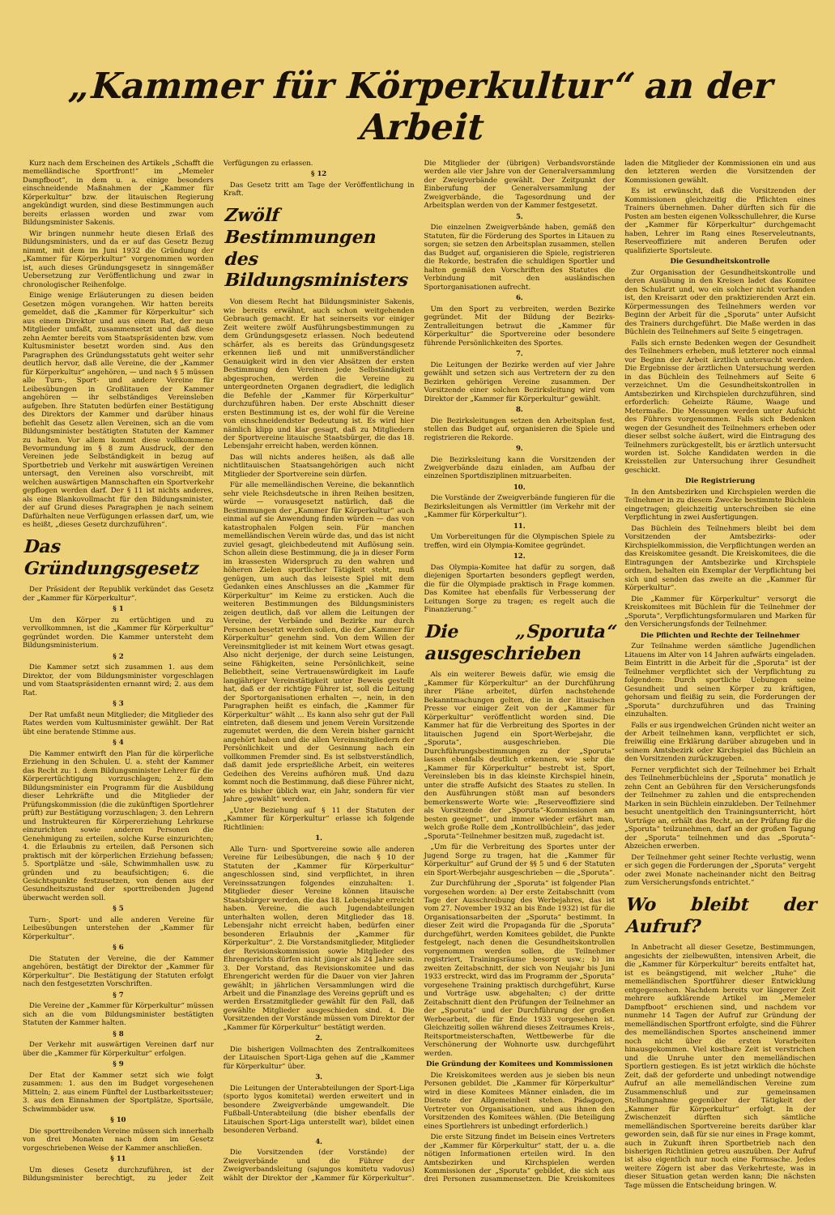„Kammer für Körperkultur“ an der Arbeit
Kurz nach dem Erscheinen des Artikels „Schafft die memelländische Sportfront!“ im „Memeler Dampfboot“, in dem u. a. einige besonders einschneidende Maßnahmen der „Kammer für Körperkultur“ bzw. der litauischen Regierung angekündigt wurden, sind diese Bestimmungen auch bereits erlassen worden und zwar vom Bildungsminister Sakenis.
Wir bringen nunmehr heute diesen Erlaß des Bildungsministers, und da er auf das Gesetz Bezug nimmt, mit dem im Juni 1932 die Gründung der „Kammer für Körperkultur“ vorgenommen worden ist, auch dieses Gründungsgesetz in sinngemäßer Uebersetzung zur Veröffentlichung und zwar in chronologischer Reihenfolge.
Einige wenige Erläuterungen zu diesen beiden Gesetzen mögen vorangehen. Wir hatten bereits gemeldet, daß die „Kammer für Körperkultur“ sich aus einem Direktor und aus einem Rat, der neun Mitglieder umfaßt, zusammensetzt und daß diese zehn Aemter bereits vom Staatspräsidenten bzw. vom Kultusminister besetzt worden sind. Aus den Paragraphen des Gründungsstatuts geht weiter sehr deutlich hervor, daß alle Vereine, die der „Kammer für Körperkultur“ angehören, — und nach § 5 müssen alle Turn-, Sport- und andere Vereine für Leibesübungen in Großlitauen der Kammer angehören — ihr selbständiges Vereinsleben aufgeben. Ihre Statuten bedürfen einer Bestätigung des Direktors der Kammer und darüber hinaus befiehlt das Gesetz allen Vereinen, sich an die vom Bildungsminister bestätigten Statuten der Kammer zu halten. Vor allem kommt diese vollkommene Bevormundung im § 8 zum Ausdruck, der den Vereinen jede Selbständigkeit in bezug auf Sportbetrieb und Verkehr mit auswärtigen Vereinen untersagt, den Vereinen also vorschreibt, mit welchen auswärtigen Mannschaften ein Sportverkehr gepflogen werden darf. Der § 11 ist nichts anderes, als eine Blankovollmacht für den Bildungsminister, der auf Grund dieses Paragraphen je nach seinem Dafürhalten neue Verfügungen erlassen darf, um, wie es heißt, „dieses Gesetz durchzuführen“.
Das Gründungsgesetz
Der Präsident der Republik verkündet das Gesetz der „Kammer für Körperkultur“.
§ 1
Um den Körper zu ertüchtigen und zu vervollkommnen, ist die „Kammer für Körperkultur“ gegründet worden. Die Kammer untersteht dem Bildungsministerium.
§ 2
Die Kammer setzt sich zusammen 1. aus dem Direktor, der vom Bildungsminister vorgeschlagen und vom Staatspräsidenten ernannt wird; 2. aus dem Rat.
§ 3
Der Rat umfaßt neun Mitglieder; die Mitglieder des Rates werden vom Kultusminister gewählt. Der Rat übt eine beratende Stimme aus.
§ 4
Die Kammer entwirft den Plan für die körperliche Erziehung in den Schulen. U. a. steht der Kammer das Recht zu: 1. dem Bildungsminister Lehrer für die Körperertüchtigung vorzuschlagen; 2. dem Bildungsminister ein Programm für die Ausbildung dieser Lehrkräfte und die Mitglieder der Prüfungskommission (die die zukünftigen Sportlehrer prüft) zur Bestätigung vorzuschlagen; 3. den Lehrern und Instrukteuren für Körpererziehung Lehrkurse einzurichten sowie anderen Personen die Genehmigung zu erteilen, solche Kurse einzurichten; 4. die Erlaubnis zu erteilen, daß Personen sich praktisch mit der körperlichen Erziehung befassen; 5. Sportplätze und -säle, Schwimmhallen usw. zu gründen und zu beaufsichtigen; 6. die Gesichtspunkte festzusetzen, von denen aus der Gesundheitszustand der sporttreibenden Jugend überwacht werden soll.
§ 5
Turn-, Sport- und alle anderen Vereine für Leibesübungen unterstehen der „Kammer für Körperkultur“.
§ 6
Die Statuten der Vereine, die der Kammer angehören, bestätigt der Direktor der „Kammer für Körperkultur“. Die Bestätigung der Statuten erfolgt nach den festgesetzten Vorschriften.
§ 7
Die Vereine der „Kammer für Körperkultur“ müssen sich an die vom Bildungsminister bestätigten Statuten der Kammer halten.
§ 8
Der Verkehr mit auswärtigen Vereinen darf nur über die „Kammer für Körperkultur“ erfolgen.
§ 9
Der Etat der Kammer setzt sich wie folgt zusammen: 1. aus den im Budget vorgesehenen Mitteln; 2. aus einem Fünftel der Lustbarkeitssteuer; 3. aus den Einnahmen der Sportplätze, Sportsäle, Schwimmbäder usw.
§ 10
Die sporttreibenden Vereine müssen sich innerhalb von drei Monaten nach dem im Gesetz vorgeschriebenen Weise der Kammer anschließen.
§ 11
Um dieses Gesetz durchzuführen, ist der Bildungsminister berechtigt, zu jeder Zeit Verfügungen zu erlassen.
§ 12
Das Gesetz tritt am Tage der Veröffentlichung in Kraft.
Zwölf Bestimmungen des Bildungsministers
Von diesem Recht hat Bildungsminister Sakenis, wie bereits erwähnt, auch schon weitgehenden Gebrauch gemacht. Er hat seinerseits vor einiger Zeit weitere zwölf Ausführungsbestimmungen zu dem Gründungsgesetz erlassen. Noch bedeutend schärfer, als es bereits das Gründungsgesetz erkennen ließ und mit unmißverständlicher Genauigkeit wird in den vier Absätzen der ersten Bestimmung den Vereinen jede Selbständigkeit abgesprochen, werden die Vereine zu untergeordneten Organen degradiert, die lediglich die Befehle der „Kammer für Körperkultur“ durchzuführen haben. Der erste Abschnitt dieser ersten Bestimmung ist es, der wohl für die Vereine von einschneidendster Bedeutung ist. Es wird hier nämlich klipp und klar gesagt, daß zu Mitgliedern der Sportvereine litauische Staatsbürger, die das 18. Lebensjahr erreicht haben, werden können.
Das will nichts anderes heißen, als daß alle nichtlitauischen Staatsangehörigen auch nicht Mitglieder der Sportvereine sein dürfen.
Für alle memelländischen Vereine, die bekanntlich sehr viele Reichsdeutsche in ihren Reihen besitzen, würde — vorausgesetzt natürlich, daß die Bestimmungen der „Kammer für Körperkultur“ auch einmal auf sie Anwendung finden würden — das von katastrophalen Folgen sein. Für manchen memelländischen Verein würde das, und das ist nicht zuviel gesagt, gleichbedeutend mit Auflösung sein. Schon allein diese Bestimmung, die ja in dieser Form im krassesten Widerspruch zu den wahren und höheren Zielen sportlicher Tätigkeit steht, muß genügen, um auch das leiseste Spiel mit dem Gedanken eines Anschlusses an die „Kammer für Körperkultur“ im Keime zu ersticken. Auch die weiteren Bestimmungen des Bildungsministers zeigen deutlich, daß vor allem die Leitungen der Vereine, der Verbände und Bezirke nur durch Personen besetzt werden sollen, die der „Kammer für Körperkultur“ genehm sind. Von dem Willen der Vereinsmitglieder ist mit keinem Wort etwas gesagt. Also nicht derjenige, der durch seine Leistungen, seine Fähigkeiten, seine Persönlichkeit, seine Beliebtheit, seine Vertrauenswürdigkeit im Laufe langjähriger Vereinstätigkeit unter Beweis gestellt hat, daß er der richtige Führer ist, soll die Leitung der Sportorganisationen erhalten —, nein, in den Paragraphen heißt es einfach, die „Kammer für Körperkultur“ wählt ... Es kann also sehr gut der Fall eintreten, daß diesem und jenem Verein Vorsitzende zugemutet werden, die dem Verein bisher garnicht angehört haben und die allen Vereinsmitgliedern der Persönlichkeit und der Gesinnung nach ein vollkommen Fremder sind. Es ist selbstverständlich, daß damit jede ersprießliche Arbeit, ein weiteres Gedeihen des Vereins aufhören muß. Und dazu kommt noch die Bestimmung, daß diese Führer nicht, wie es bisher üblich war, ein Jahr, sondern für vier Jahre „gewählt“ werden.
„Unter Beziehung auf § 11 der Statuten der „Kammer für Körperkultur“ erlasse ich folgende Richtlinien:
1.
Alle Turn- und Sportvereine sowie alle anderen Vereine für Leibesübungen, die nach § 10 der Statuten der „Kammer für Körperkultur“ angeschlossen sind, sind verpflichtet, in ihren Vereinssatzungen folgendes einzuhalten: 1. Mitglieder dieser Vereine können litauische Staatsbürger werden, die das 18. Lebensjahr erreicht haben. Vereine, die auch Jugendabteilungen unterhalten wollen, deren Mitglieder das 18. Lebensjahr nicht erreicht haben, bedürfen einer besonderen Erlaubnis der „Kammer für Körperkultur“. 2. Die Vorstandsmitglieder, Mitglieder der Revisionskommission sowie Mitglieder des Ehrengerichts dürfen nicht jünger als 24 Jahre sein. 3. Der Vorstand, das Revisionskomitee und das Ehrengericht werden für die Dauer von vier Jahren gewählt; in jährlichen Versammlungen wird die Arbeit und die Finanzlage des Vereins geprüft und es werden Ersatzmitglieder gewählt für den Fall, daß gewählte Mitglieder ausgeschieden sind. 4. Die Vorsitzenden der Vorstände müssen vom Direktor der „Kammer für Körperkultur“ bestätigt werden.
2.
Die bisherigen Vollmachten des Zentralkomitees der Litauischen Sport-Liga gehen auf die „Kammer für Körperkultur“ über.
3.
Die Leitungen der Unterabteilungen der Sport-Liga (sporto lygos komitetai) werden erweitert und in besondere Zweigverbände umgewandelt. Die Fußball-Unterabteilung (die bisher ebenfalls der Litauischen Sport-Liga unterstellt war), bildet einen besonderen Verband.
4.
Die Vorsitzenden (der Vorstände) der Zweigverbände und die Führer der Zweigverbandsleitung (sajungos komitetu vadovus) wählt der Direktor der „Kammer für Körperkultur“. Die Mitglieder der (übrigen) Verbandsvorstände werden alle vier Jahre von der Generalversammlung der Zweigverbände gewählt. Der Zeitpunkt der Einberufung der Generalversammlung der Zweigverbände, die Tagesordnung und der Arbeitsplan werden von der Kammer festgesetzt.
5.
Die einzelnen Zweigverbände haben, gemäß den Statuten, für die Förderung des Sportes in Litauen zu sorgen; sie setzen den Arbeitsplan zusammen, stellen das Budget auf, organisieren die Spiele, registrieren die Rekorde, bestrafen die schuldigen Sportler und halten gemäß den Vorschriften des Statutes die Verbindung mit den ausländischen Sportorganisationen aufrecht.
6.
Um den Sport zu verbreiten, werden Bezirke gegründet. Mit der Bildung der Bezirks-Zentralleitungen betraut die „Kammer für Körperkultur“ die Sportvereine oder besondere führende Persönlichkeiten des Sportes.
7.
Die Leitungen der Bezirke werden auf vier Jahre gewählt und setzen sich aus Vertretern der zu den Bezirken gehörigen Vereine zusammen. Der Vorsitzende einer solchen Bezirksleitung wird vom Direktor der „Kammer für Körperkultur“ gewählt.
8.
Die Bezirksleitungen setzen den Arbeitsplan fest, stellen das Budget auf, organisieren die Spiele und registrieren die Rekorde.
9.
Die Bezirksleitung kann die Vorsitzenden der Zweigverbände dazu einladen, am Aufbau der einzelnen Sportdisziplinen mitzuarbeiten.
10.
Die Vorstände der Zweigverbände fungieren für die Bezirksleitungen als Vermittler (im Verkehr mit der „Kammer für Körperkultur“).
11.
Um Vorbereitungen für die Olympischen Spiele zu treffen, wird ein Olympia-Komitee gegründet.
12.
Das Olympia-Komitee hat dafür zu sorgen, daß diejenigen Sportarten besonders gepflegt werden, die für die Olympiade praktisch in Frage kommen. Das Komitee hat ebenfalls für Verbesserung der Leitungen Sorge zu tragen; es regelt auch die Finanzierung.“
Die „Sporuta“ ausgeschrieben
Als ein weiterer Beweis dafür, wie emsig die „Kammer für Körperkultur“ an der Durchführung ihrer Pläne arbeitet, dürfen nachstehende Bekanntmachungen gelten, die in der litauischen Presse vor einiger Zeit von der „Kammer für Körperkultur“ veröffentlicht worden sind. Die Kammer hat für die Verbreitung des Sportes in der litauischen Jugend ein Sport-Werbejahr, die „Sporuta“, ausgeschrieben. Die Durchführungsbestimmungen zu der „Sporuta“ lassen ebenfalls deutlich erkennen, wie sehr die „Kammer für Körperkultur“ bestrebt ist, Sport, Vereinsleben bis in das kleinste Kirchspiel hinein, unter die straffe Aufsicht des Staates zu stellen. In den Ausführungen stößt man auf besonders bemerkenswerte Worte wie: „Reserveoffiziere sind als Vorsitzende der „Sporuta“-Kommissionen am besten geeignet“, und immer wieder erfährt man, welch große Rolle dem „Kontrollbüchlein“, das jeder „Sporuta“-Teilnehmer besitzen muß, zugedacht ist.
„Um für die Verbreitung des Sportes unter der Jugend Sorge zu tragen, hat die „Kammer für Körperkultur“ auf Grund der §§ 5 und 6 der Statuten ein Sport-Werbejahr ausgeschrieben — die „Sporuta“.
Zur Durchführung der „Sporuta“ ist folgender Plan vorgesehen worden: a) Der erste Zeitabschnitt (vom Tage der Ausschreibung des Werbejahres, das ist vom 27. November 1932 an bis Ende 1932) ist für die Organisationsarbeiten der „Sporuta“ bestimmt. In dieser Zeit wird die Propaganda für die „Sporuta“ durchgeführt, werden Komitees gebildet, die Punkte festgelegt, nach denen die Gesundheitskontrollen vorgenommen werden sollen, die Teilnehmer registriert, Trainingsräume besorgt usw.; b) im zweiten Zeitabschnitt, der sich von Neujahr bis Juni 1933 erstreckt, wird das im Programm der „Sporuta“ vorgesehene Training praktisch durchgeführt, Kurse und Vorträge usw. abgehalten; c) der dritte Zeitabschnitt dient den Prüfungen der Teilnehmer an der „Sporuta“ und der Durchführung der großen Werbearbeit, die für Ende 1933 vorgesehen ist. Gleichzeitig sollen während dieses Zeitraumes Kreis-, Reitsportmeisterschaften, Wettbewerbe für die Verschönerung der Wohnorte usw. durchgeführt werden.
Die Gründung der Komitees und Kommissionen
Die Kreiskomitees werden aus je sieben bis neun Personen gebildet. Die „Kammer für Körperkultur“ wird in diese Komitees Männer einladen, die im Dienste der Allgemeinheit stehen. Pädagogen, Vertreter von Organisationen, und aus ihnen den Vorsitzenden des Komitees wählen. (Die Beteiligung eines Sportlehrers ist unbedingt erforderlich.)
Die erste Sitzung findet im Beisein eines Vertreters der „Kammer für Körperkultur“ statt, der u. a. die nötigen Informationen erteilen wird. In den Amtsbezirken und Kirchspielen werden Kommissionen der „Sporuta“ gebildet, die sich aus drei Personen zusammensetzen. Die Kreiskomitees laden die Mitglieder der Kommissionen ein und aus den letzteren werden die Vorsitzenden der Kommissionen gewählt.
Es ist erwünscht, daß die Vorsitzenden der Kommissionen gleichzeitig die Pflichten eines Trainers übernehmen. Daher dürften sich für die Posten am besten eigenen Volksschullehrer, die Kurse der „Kammer für Körperkultur“ durchgemacht haben, Lehrer im Rang eines Reserveleutnants, Reserveoffiziere mit anderen Berufen oder qualifizierte Sportsleute.
Die Gesundheitskontrolle
Zur Organisation der Gesundheitskontrolle und deren Ausübung in den Kreisen ladet das Komitee den Schularzt und, wo ein solcher nicht vorhanden ist, den Kreisarzt oder den praktizierenden Arzt ein. Körpermessungen des Teilnehmers werden vor Beginn der Arbeit für die „Sporuta“ unter Aufsicht des Trainers durchgeführt. Die Maße werden in das Büchlein des Teilnehmers auf Seite 5 eingetragen.
Falls sich ernste Bedenken wegen der Gesundheit des Teilnehmers erheben, muß letzterer noch einmal vor Beginn der Arbeit ärztlich untersucht werden. Die Ergebnisse der ärztlichen Untersuchung werden in das Büchlein des Teilnehmers auf Seite 6 verzeichnet. Um die Gesundheitskontrollen in Amtsbezirken und Kirchspielen durchzuführen, sind erforderlich: Geheizte Räume, Waage und Metermaße. Die Messungen werden unter Aufsicht des Führers vorgenommen. Falls sich Bedenken wegen der Gesundheit des Teilnehmers erheben oder dieser selbst solche äußert, wird die Eintragung des Teilnehmers zurückgestellt, bis er ärztlich untersucht worden ist. Solche Kandidaten werden in die Kreisstellen zur Untersuchung ihrer Gesundheit geschickt.
Die Registrierung
In den Amtsbezirken und Kirchspielen werden die Teilnehmer in zu diesem Zwecke bestimmte Büchlein eingetragen; gleichzeitig unterschreiben sie eine Verpflichtung in zwei Ausfertigungen.
Das Büchlein des Teilnehmers bleibt bei dem Vorsitzenden der Amtsbezirks- oder Kirchspielkommission, die Verpflichtungen werden an das Kreiskomitee gesandt. Die Kreiskomitees, die die Eintragungen der Amtsbezirke und Kirchspiele ordnen, behalten ein Exemplar der Verpflichtung bei sich und senden das zweite an die „Kammer für Körperkultur“.
Die „Kammer für Körperkultur“ versorgt die Kreiskomitees mit Büchlein für die Teilnehmer der „Sporuta“, Verpflichtungsformularen und Marken für den Versicherungsfonds der Teilnehmer.
Die Pflichten und Rechte der Teilnehmer
Zur Teilnahme werden sämtliche Jugendlichen Litauens im Alter von 14 Jahren aufwärts eingeladen. Beim Eintritt in die Arbeit für die „Sporuta“ ist der Teilnehmer verpflichtet sich der Verpflichtung zu folgendem: Durch sportliche Uebungen seine Gesundheit und seinen Körper zu kräftigen, gehorsam und fleißig zu sein, die Forderungen der „Sporuta“ durchzuführen und das Training einzuhalten.
Falls er aus irgendwelchen Gründen nicht weiter an der Arbeit teilnehmen kann, verpflichtet er sich, freiwillig eine Erklärung darüber abzugeben und in seinem Amtsbezirk oder Kirchspiel das Büchlein an den Vorsitzenden zurückzugeben.
Ferner verpflichtet sich der Teilnehmer bei Erhalt des Teilnehmerbüchleins der „Sporuta“ monatlich je zehn Cent an Gebühren für den Versicherungsfonds der Teilnehmer zu zahlen und die entsprechenden Marken in sein Büchlein einzukleben. Der Teilnehmer besucht unentgeltlich den Trainingsunterricht, hört Vorträge an, erhält das Recht, an der Prüfung für die „Sporuta“ teilzunehmen, darf an der großen Tagung der „Sporuta“ teilnehmen und das „Sporuta“-Abzeichen erwerben.
Der Teilnehmer geht seiner Rechte verlustig, wenn er sich gegen die Forderungen der „Sporuta“ vergeht oder zwei Monate nacheinander nicht den Beitrag zum Versicherungsfonds entrichtet.“
Wo bleibt der Aufruf?
In Anbetracht all dieser Gesetze, Bestimmungen, angesichts der zielbewußten, intensiven Arbeit, die die „Kammer für Körperkultur“ bereits entfaltet hat, ist es beängstigend, mit welcher „Ruhe“ die memelländischen Sportführer dieser Entwicklung entgegensehen. Nachdem bereits vor längerer Zeit mehrere aufklärende Artikel im „Memeler Dampfboot“ erschienen sind, und nachdem vor nunmehr 14 Tagen der Aufruf zur Gründung der memelländischen Sportfront erfolgte, sind die Führer des memelländischen Sportes anscheinend immer noch nicht über die ersten Vorarbeiten hinausgekommen. Viel kostbare Zeit ist verstrichen und die Unruhe unter den memelländischen Sportlern gestiegen. Es ist jetzt wirklich die höchste Zeit, daß der geforderte und unbedingt notwendige Aufruf an alle memelländischen Vereine zum Zusammenschluß und zur gemeinsamen Stellungnahme gegenüber der Tätigkeit der „Kammer für Körperkultur“ erfolgt. In der Zwischenzeit dürften sich sämtliche memelländischen Sportvereine bereits darüber klar geworden sein, daß für sie nur eines in Frage kommt, auch in Zukunft ihren Sportbetrieb nach den bisherigen Richtlinien getreu auszuüben. Der Aufruf ist also eigentlich nur noch eine Formsache. Jedes weitere Zögern ist aber das Verkehrteste, was in dieser Situation getan werden kann; Die nächsten Tage müssen die Entscheidung bringen. W.